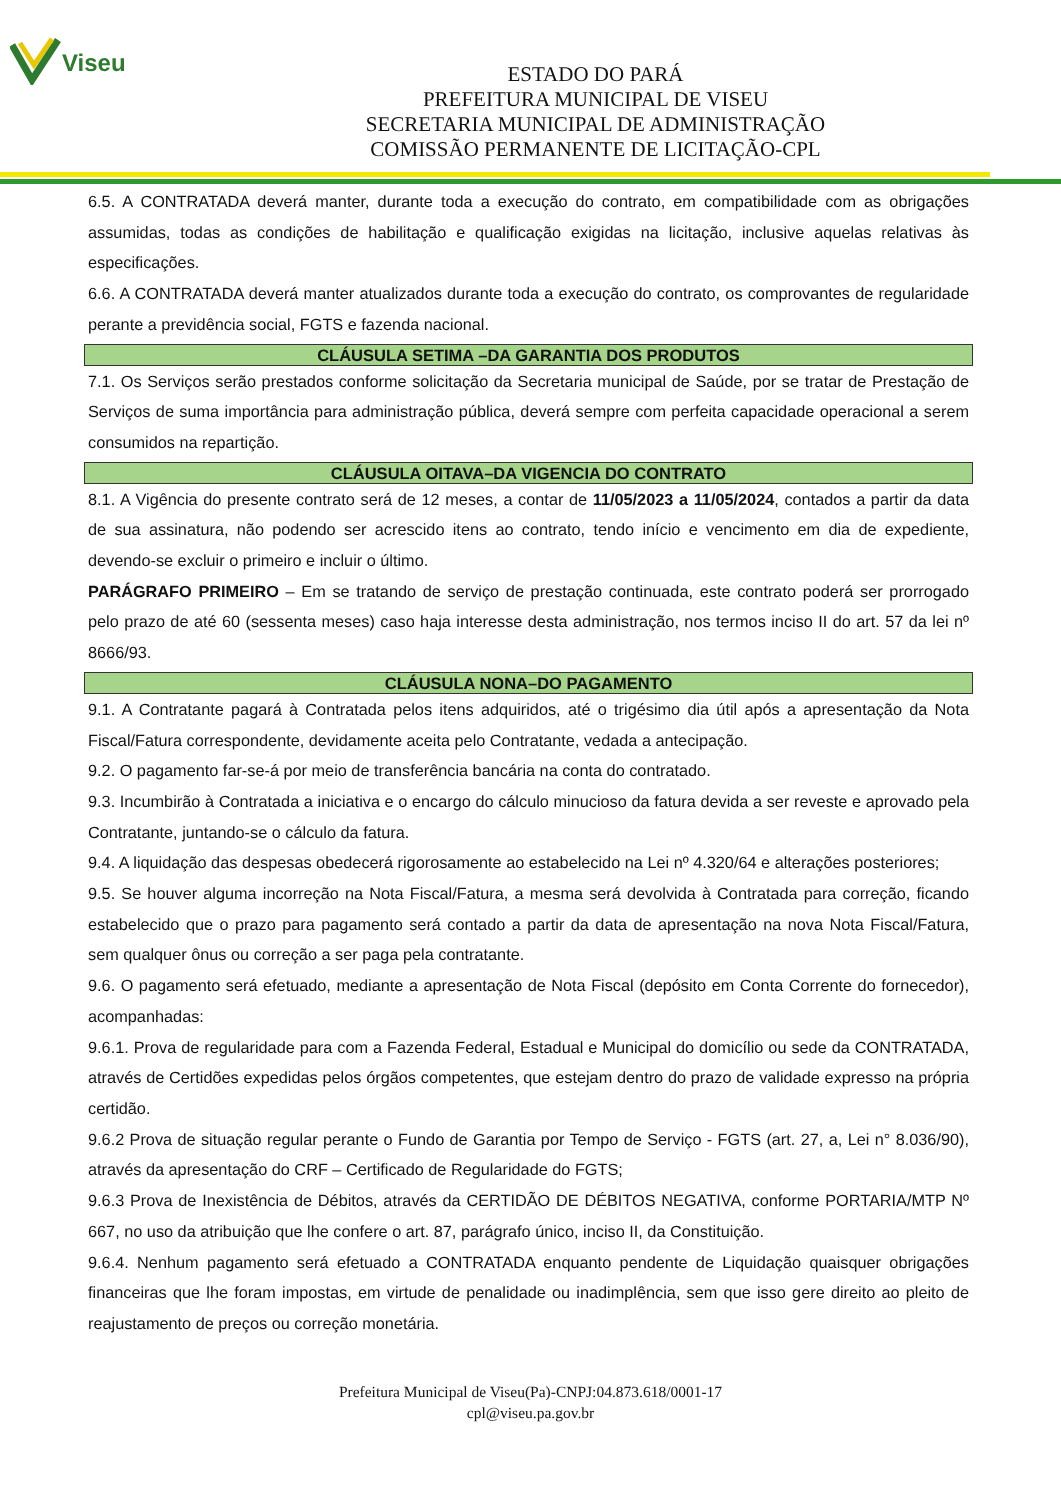Viseu
ESTADO DO PARÁ
PREFEITURA MUNICIPAL DE VISEU
SECRETARIA MUNICIPAL DE ADMINISTRAÇÃO
COMISSÃO PERMANENTE DE LICITAÇÃO-CPL
6.5. A CONTRATADA deverá manter, durante toda a execução do contrato, em compatibilidade com as obrigações assumidas, todas as condições de habilitação e qualificação exigidas na licitação, inclusive aquelas relativas às especificações.
6.6. A CONTRATADA deverá manter atualizados durante toda a execução do contrato, os comprovantes de regularidade perante a previdência social, FGTS e fazenda nacional.
CLÁUSULA SETIMA –DA GARANTIA DOS PRODUTOS
7.1. Os Serviços serão prestados conforme solicitação da Secretaria municipal de Saúde, por se tratar de Prestação de Serviços de suma importância para administração pública, deverá sempre com perfeita capacidade operacional a serem consumidos na repartição.
CLÁUSULA OITAVA–DA VIGENCIA DO CONTRATO
8.1. A Vigência do presente contrato será de 12 meses, a contar de 11/05/2023 a 11/05/2024, contados a partir da data de sua assinatura, não podendo ser acrescido itens ao contrato, tendo início e vencimento em dia de expediente, devendo-se excluir o primeiro e incluir o último.
PARÁGRAFO PRIMEIRO – Em se tratando de serviço de prestação continuada, este contrato poderá ser prorrogado pelo prazo de até 60 (sessenta meses) caso haja interesse desta administração, nos termos inciso II do art. 57 da lei nº 8666/93.
CLÁUSULA NONA–DO PAGAMENTO
9.1. A Contratante pagará à Contratada pelos itens adquiridos, até o trigésimo dia útil após a apresentação da Nota Fiscal/Fatura correspondente, devidamente aceita pelo Contratante, vedada a antecipação.
9.2. O pagamento far-se-á por meio de transferência bancária na conta do contratado.
9.3. Incumbirão à Contratada a iniciativa e o encargo do cálculo minucioso da fatura devida a ser reveste e aprovado pela Contratante, juntando-se o cálculo da fatura.
9.4. A liquidação das despesas obedecerá rigorosamente ao estabelecido na Lei nº 4.320/64 e alterações posteriores;
9.5. Se houver alguma incorreção na Nota Fiscal/Fatura, a mesma será devolvida à Contratada para correção, ficando estabelecido que o prazo para pagamento será contado a partir da data de apresentação na nova Nota Fiscal/Fatura, sem qualquer ônus ou correção a ser paga pela contratante.
9.6. O pagamento será efetuado, mediante a apresentação de Nota Fiscal (depósito em Conta Corrente do fornecedor), acompanhadas:
9.6.1. Prova de regularidade para com a Fazenda Federal, Estadual e Municipal do domicílio ou sede da CONTRATADA, através de Certidões expedidas pelos órgãos competentes, que estejam dentro do prazo de validade expresso na própria certidão.
9.6.2 Prova de situação regular perante o Fundo de Garantia por Tempo de Serviço - FGTS (art. 27, a, Lei n° 8.036/90), através da apresentação do CRF – Certificado de Regularidade do FGTS;
9.6.3 Prova de Inexistência de Débitos, através da CERTIDÃO DE DÉBITOS NEGATIVA, conforme PORTARIA/MTP Nº 667, no uso da atribuição que lhe confere o art. 87, parágrafo único, inciso II, da Constituição.
9.6.4. Nenhum pagamento será efetuado a CONTRATADA enquanto pendente de Liquidação quaisquer obrigações financeiras que lhe foram impostas, em virtude de penalidade ou inadimplência, sem que isso gere direito ao pleito de reajustamento de preços ou correção monetária.
Prefeitura Municipal de Viseu(Pa)-CNPJ:04.873.618/0001-17
cpl@viseu.pa.gov.br